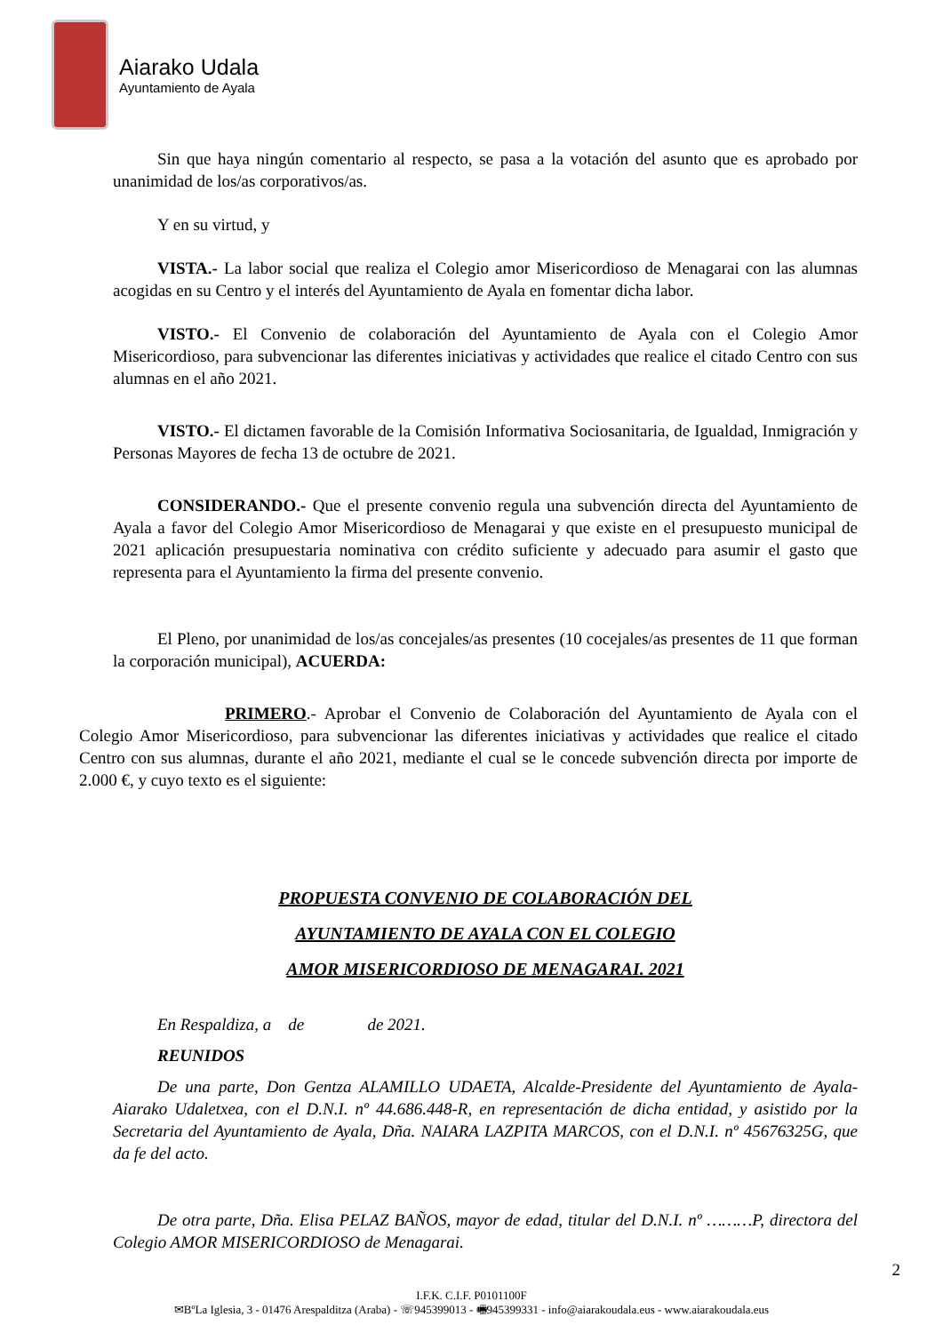Aiarako Udala
Ayuntamiento de Ayala
Sin que haya ningún comentario al respecto, se pasa a la votación del asunto que es aprobado por unanimidad de los/as corporativos/as.
Y en su virtud, y
VISTA.- La labor social que realiza el Colegio amor Misericordioso de Menagarai con las alumnas acogidas en su Centro y el interés del Ayuntamiento de Ayala en fomentar dicha labor.
VISTO.- El Convenio de colaboración del Ayuntamiento de Ayala con el Colegio Amor Misericordioso, para subvencionar las diferentes iniciativas y actividades que realice el citado Centro con sus alumnas en el año 2021.
VISTO.- El dictamen favorable de la Comisión Informativa Sociosanitaria, de Igualdad, Inmigración y Personas Mayores de fecha 13 de octubre de 2021.
CONSIDERANDO.- Que el presente convenio regula una subvención directa del Ayuntamiento de Ayala a favor del Colegio Amor Misericordioso de Menagarai y que existe en el presupuesto municipal de 2021 aplicación presupuestaria nominativa con crédito suficiente y adecuado para asumir el gasto que representa para el Ayuntamiento la firma del presente convenio.
El Pleno, por unanimidad de los/as concejales/as presentes (10 cocejales/as presentes de 11 que forman la corporación municipal), ACUERDA:
PRIMERO.- Aprobar el Convenio de Colaboración del Ayuntamiento de Ayala con el Colegio Amor Misericordioso, para subvencionar las diferentes iniciativas y actividades que realice el citado Centro con sus alumnas, durante el año 2021, mediante el cual se le concede subvención directa por importe de 2.000 €, y cuyo texto es el siguiente:
PROPUESTA CONVENIO DE COLABORACIÓN DEL
AYUNTAMIENTO DE AYALA CON EL COLEGIO
AMOR MISERICORDIOSO DE MENAGARAI. 2021
En Respaldiza, a de de 2021.
REUNIDOS
De una parte, Don Gentza ALAMILLO UDAETA, Alcalde-Presidente del Ayuntamiento de Ayala-Aiarako Udaletxea, con el D.N.I. nº 44.686.448-R, en representación de dicha entidad, y asistido por la Secretaria del Ayuntamiento de Ayala, Dña. NAIARA LAZPITA MARCOS, con el D.N.I. nº 45676325G, que da fe del acto.
De otra parte, Dña. Elisa PELAZ BAÑOS, mayor de edad, titular del D.N.I. nº ………P, directora del Colegio AMOR MISERICORDIOSO de Menagarai.
2
I.F.K. C.I.F. P0101100F
✉BºLa Iglesia, 3 - 01476 Arespalditza (Araba) - ☏945399013 - 🖷945399331 - info@aiarakoudala.eus - www.aiarakoudala.eus